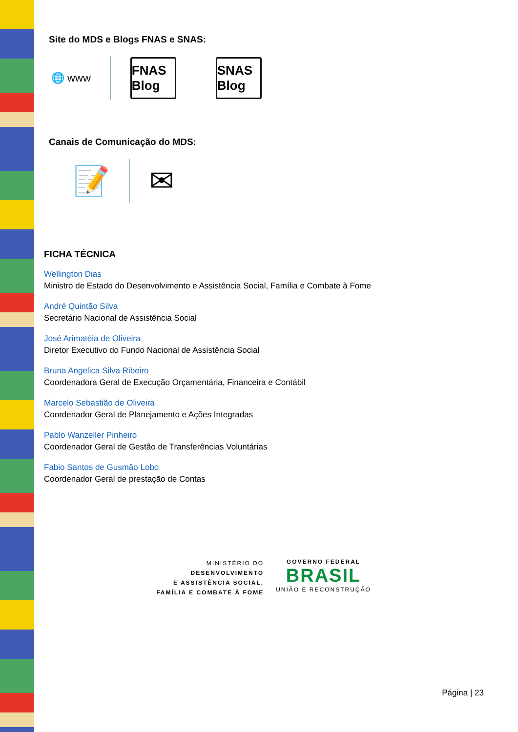Site do MDS e Blogs FNAS e SNAS:
🌐 www
FNAS Blog
SNAS Blog
Canais de Comunicação do MDS:
📝 ✉
FICHA TÉCNICA
Wellington Dias
Ministro de Estado do Desenvolvimento e Assistência Social, Família e Combate à Fome
André Quintão Silva
Secretário Nacional de Assistência Social
José Arimatéia de Oliveira
Diretor Executivo do Fundo Nacional de Assistência Social
Bruna Angelica Silva Ribeiro
Coordenadora Geral de Execução Orçamentária, Financeira e Contábil
Marcelo Sebastião de Oliveira
Coordenador Geral de Planejamento e Ações Integradas
Pablo Wanzeller Pinheiro
Coordenador Geral de Gestão de Transferências Voluntárias
Fabio Santos de Gusmão Lobo
Coordenador Geral de prestação de Contas
MINISTÉRIO DO
DESENVOLVIMENTO
E ASSISTÊNCIA SOCIAL,
FAMÍLIA E COMBATE À FOME
GOVERNO FEDERAL
BRASIL
UNIÃO E RECONSTRUÇÃO
Página | 23